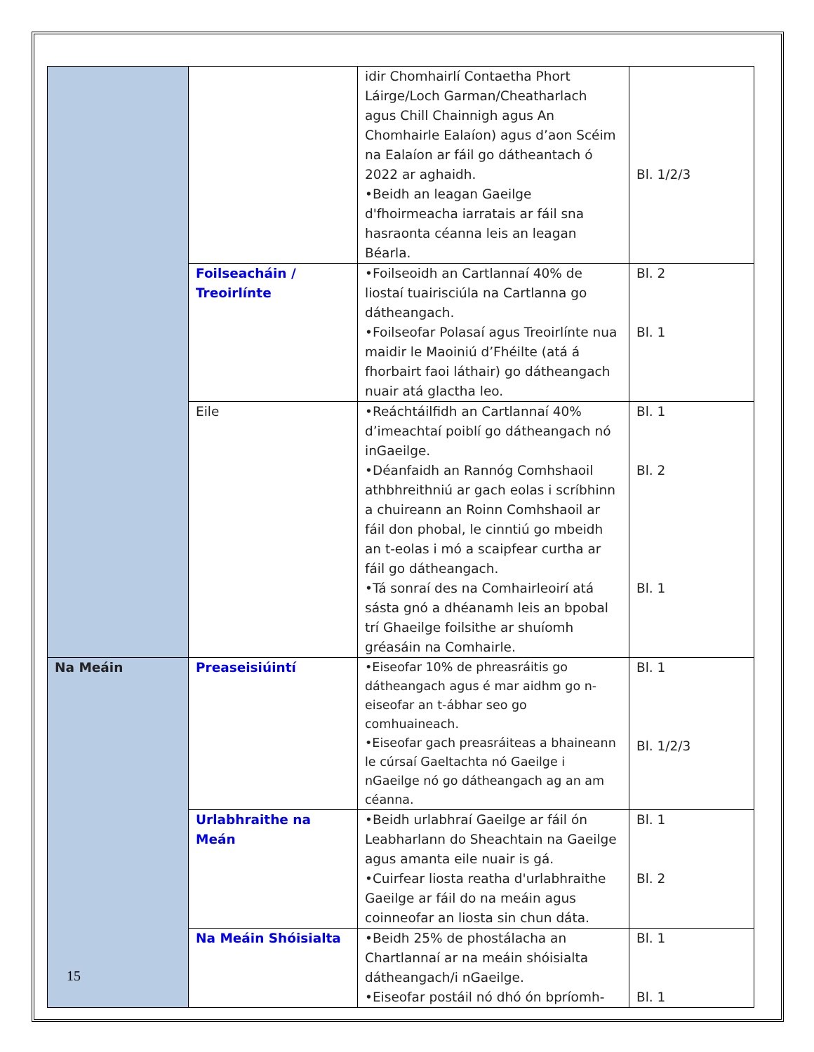| | | idir Chomhairlí Contaetha Phort Láirge/Loch Garman/Cheatharlach agus Chill Chainnigh agus An Chomhairle Ealaíon) agus d’aon Scéim na Ealaíon ar fáil go dátheantach ó 2022 ar aghaidh. •Beidh an leagan Gaeilge d'fhoirmeacha iarratais ar fáil sna hasraonta céanna leis an leagan Béarla. | Bl. 1/2/3 |
| | Foilseacháin / Treoirlínte | •Foilseoidh an Cartlannaí 40% de liostaí tuairisciúla na Cartlanna go dátheangach. •Foilseofar Polasaí agus Treoirlínte nua maidir le Maoiniú d’Fhéilte (atá á fhorbairt faoi láthair) go dátheangach nuair atá glactha leo. | Bl. 2 Bl. 1 |
| | Eile | •Reáchtáilfidh an Cartlannaí 40% d’imeachtaí poiblí go dátheangach nó inGaeilge. •Déanfaidh an Rannóg Comhshaoil athbhreithniú ar gach eolas i scríbhinn a chuireann an Roinn Comhshaoil ar fáil don phobal, le cinntiú go mbeidh an t-eolas i mó a scaipfear curtha ar fáil go dátheangach. •Tá sonraí des na Comhairleoirí atá sásta gnó a dhéanamh leis an bpobal trí Ghaeilge foilsithe ar shuíomh gréasáin na Comhairle. | Bl. 1 Bl. 2 Bl. 1 |
| Na Meáin | Preaseisiúintí | •Eiseofar 10% de phreasráitis go dátheangach agus é mar aidhm go n-eiseofar an t-ábhar seo go comhuaineach. •Eiseofar gach preasráiteas a bhaineann le cúrsaí Gaeltachta nó Gaeilge i nGaeilge nó go dátheangach ag an am céanna. | Bl. 1 Bl. 1/2/3 |
| | Urlabhraithe na Meán | •Beidh urlabhraí Gaeilge ar fáil ón Leabharlann do Sheachtain na Gaeilge agus amanta eile nuair is gá. •Cuirfear liosta reatha d'urlabhraithe Gaeilge ar fáil do na meáin agus coinneofar an liosta sin chun dáta. | Bl. 1 Bl. 2 |
| | Na Meáin Shóisialta | •Beidh 25% de phostálacha an Chartlannaí ar na meáin shóisialta dátheangach/i nGaeilge. •Eiseofar postáil nó dhó ón bpríomh- | Bl. 1 Bl. 1 |
15